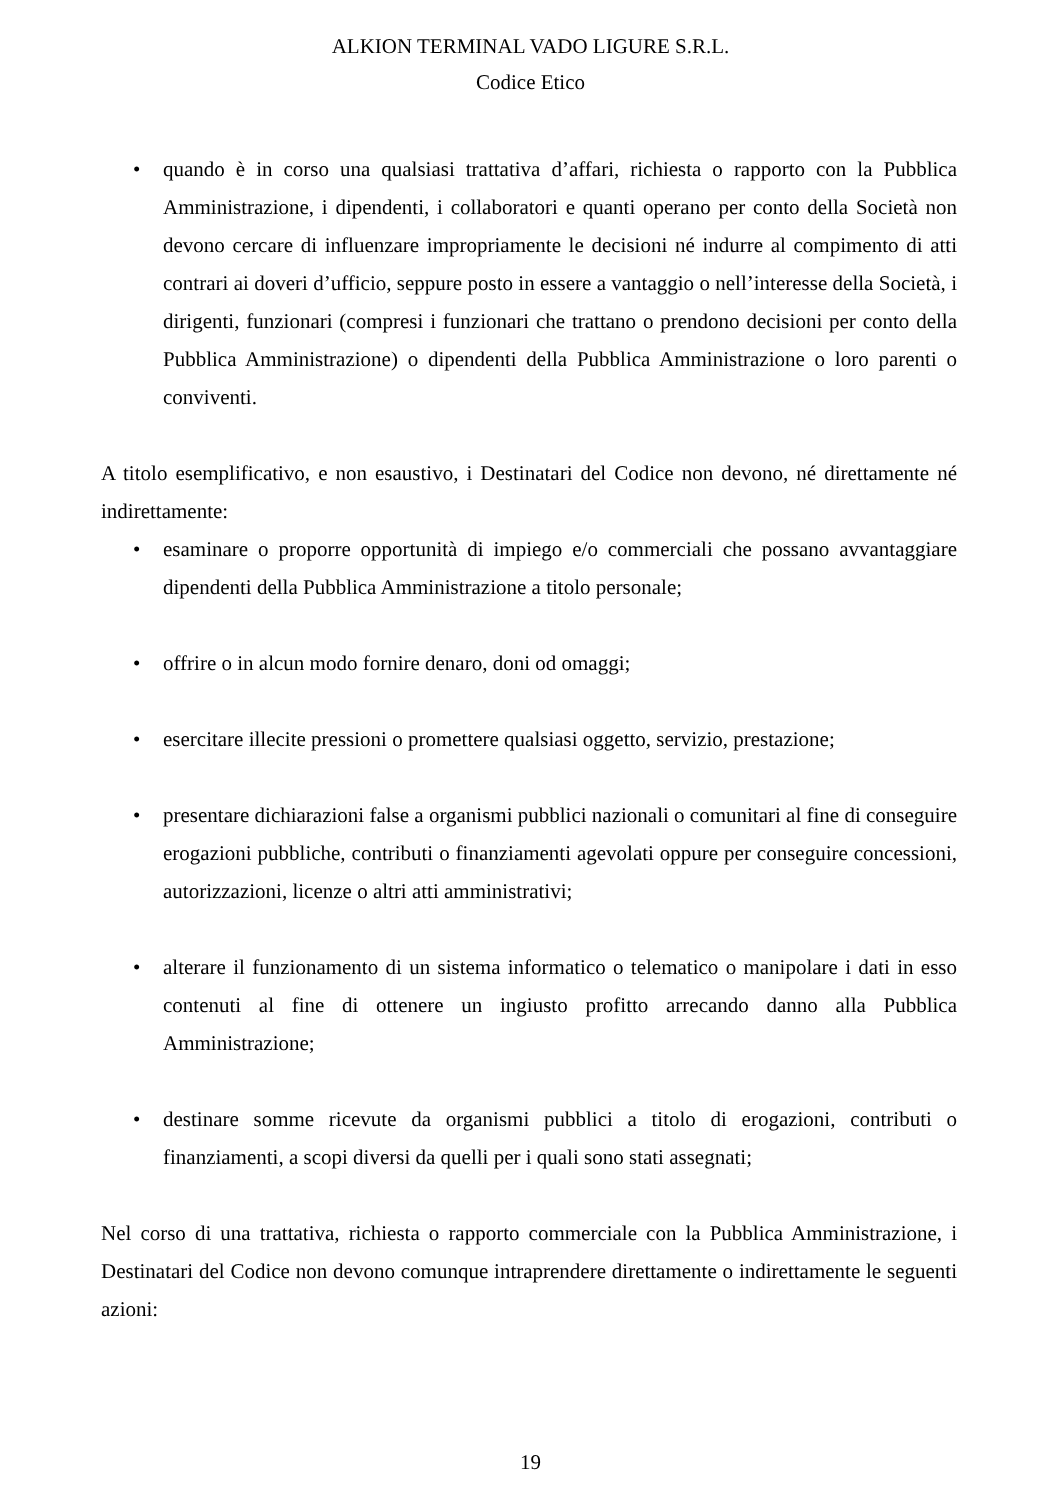ALKION TERMINAL VADO LIGURE S.R.L.
Codice Etico
• quando è in corso una qualsiasi trattativa d’affari, richiesta o rapporto con la Pubblica Amministrazione, i dipendenti, i collaboratori e quanti operano per conto della Società non devono cercare di influenzare impropriamente le decisioni né indurre al compimento di atti contrari ai doveri d’ufficio, seppure posto in essere a vantaggio o nell’interesse della Società, i dirigenti, funzionari (compresi i funzionari che trattano o prendono decisioni per conto della Pubblica Amministrazione) o dipendenti della Pubblica Amministrazione o loro parenti o conviventi.
A titolo esemplificativo, e non esaustivo, i Destinatari del Codice non devono, né direttamente né indirettamente:
• esaminare o proporre opportunità di impiego e/o commerciali che possano avvantaggiare dipendenti della Pubblica Amministrazione a titolo personale;
• offrire o in alcun modo fornire denaro, doni od omaggi;
• esercitare illecite pressioni o promettere qualsiasi oggetto, servizio, prestazione;
• presentare dichiarazioni false a organismi pubblici nazionali o comunitari al fine di conseguire erogazioni pubbliche, contributi o finanziamenti agevolati oppure per conseguire concessioni, autorizzazioni, licenze o altri atti amministrativi;
• alterare il funzionamento di un sistema informatico o telematico o manipolare i dati in esso contenuti al fine di ottenere un ingiusto profitto arrecando danno alla Pubblica Amministrazione;
• destinare somme ricevute da organismi pubblici a titolo di erogazioni, contributi o finanziamenti, a scopi diversi da quelli per i quali sono stati assegnati;
Nel corso di una trattativa, richiesta o rapporto commerciale con la Pubblica Amministrazione, i Destinatari del Codice non devono comunque intraprendere direttamente o indirettamente le seguenti azioni:
19